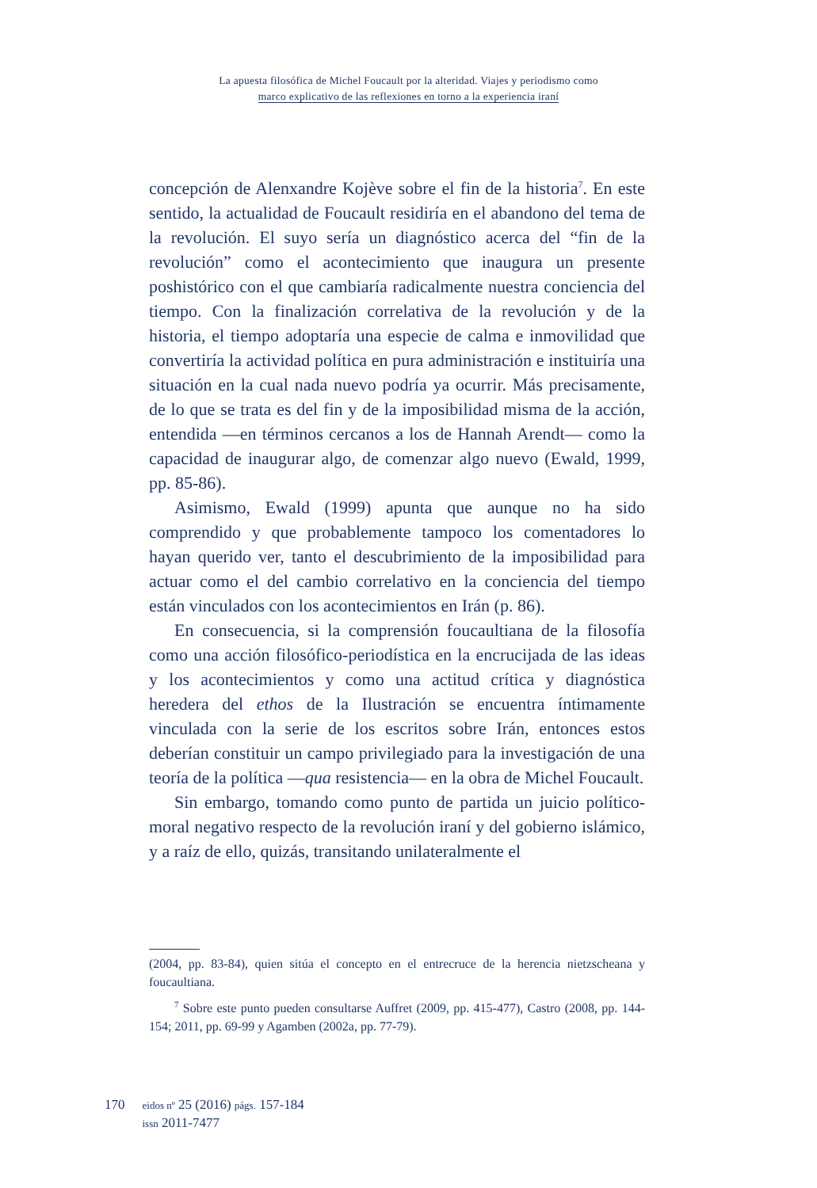La apuesta filosófica de Michel Foucault por la alteridad. Viajes y periodismo como
marco explicativo de las reflexiones en torno a la experiencia iraní
concepción de Alenxandre Kojève sobre el fin de la historia<sup>7</sup>. En este sentido, la actualidad de Foucault residiría en el abandono del tema de la revolución. El suyo sería un diagnóstico acerca del “fin de la revolución” como el acontecimiento que inaugura un presente poshistórico con el que cambiaría radicalmente nuestra conciencia del tiempo. Con la finalización correlativa de la revolución y de la historia, el tiempo adoptaría una especie de calma e inmovilidad que convertiría la actividad política en pura administración e instituiría una situación en la cual nada nuevo podría ya ocurrir. Más precisamente, de lo que se trata es del fin y de la imposibilidad misma de la acción, entendida —en términos cercanos a los de Hannah Arendt— como la capacidad de inaugurar algo, de comenzar algo nuevo (Ewald, 1999, pp. 85-86).
Asimismo, Ewald (1999) apunta que aunque no ha sido comprendido y que probablemente tampoco los comentadores lo hayan querido ver, tanto el descubrimiento de la imposibilidad para actuar como el del cambio correlativo en la conciencia del tiempo están vinculados con los acontecimientos en Irán (p. 86).
En consecuencia, si la comprensión foucaultiana de la filosofía como una acción filosófico-periodística en la encrucijada de las ideas y los acontecimientos y como una actitud crítica y diagnóstica heredera del ethos de la Ilustración se encuentra íntimamente vinculada con la serie de los escritos sobre Irán, entonces estos deberían constituir un campo privilegiado para la investigación de una teoría de la política —qua resistencia— en la obra de Michel Foucault.
Sin embargo, tomando como punto de partida un juicio político-moral negativo respecto de la revolución iraní y del gobierno islámico, y a raíz de ello, quizás, transitando unilateralmente el
(2004, pp. 83-84), quien sitúa el concepto en el entrecruce de la herencia nietzscheana y foucaultiana.
<sup>7</sup> Sobre este punto pueden consultarse Auffret (2009, pp. 415-477), Castro (2008, pp. 144-154; 2011, pp. 69-99 y Agamben (2002a, pp. 77-79).
170
eidos nº 25 (2016) págs. 157-184
issn 2011-7477